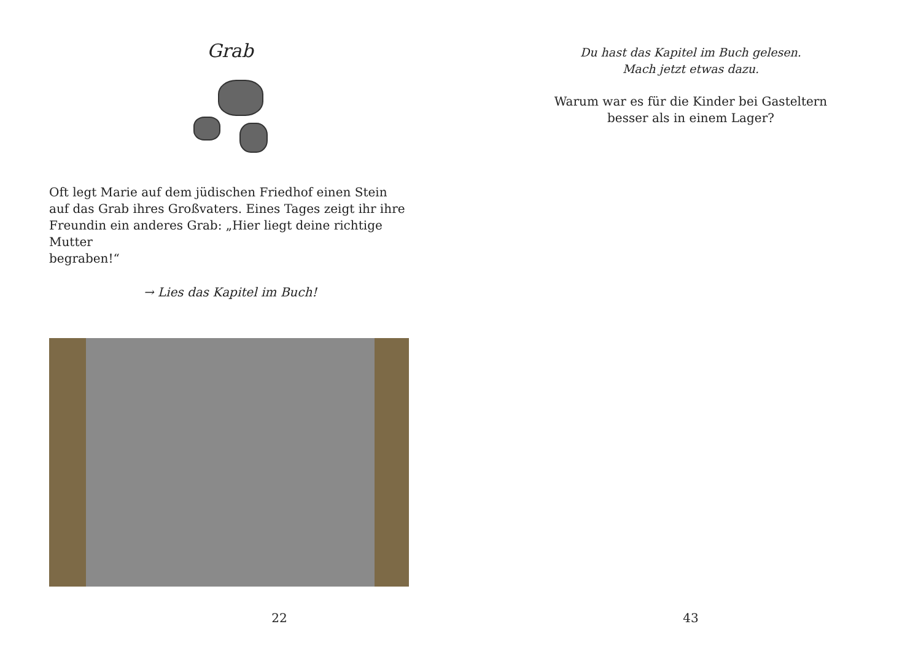Grab
Oft legt Marie auf dem jüdischen Friedhof einen Stein
auf das Grab ihres Großvaters. Eines Tages zeigt ihr ihre
Freundin ein anderes Grab: „Hier liegt deine richtige Mutter
begraben!“
→ Lies das Kapitel im Buch!
22
Du hast das Kapitel im Buch gelesen.
Mach jetzt etwas dazu.
Warum war es für die Kinder bei Gasteltern
besser als in einem Lager?
43